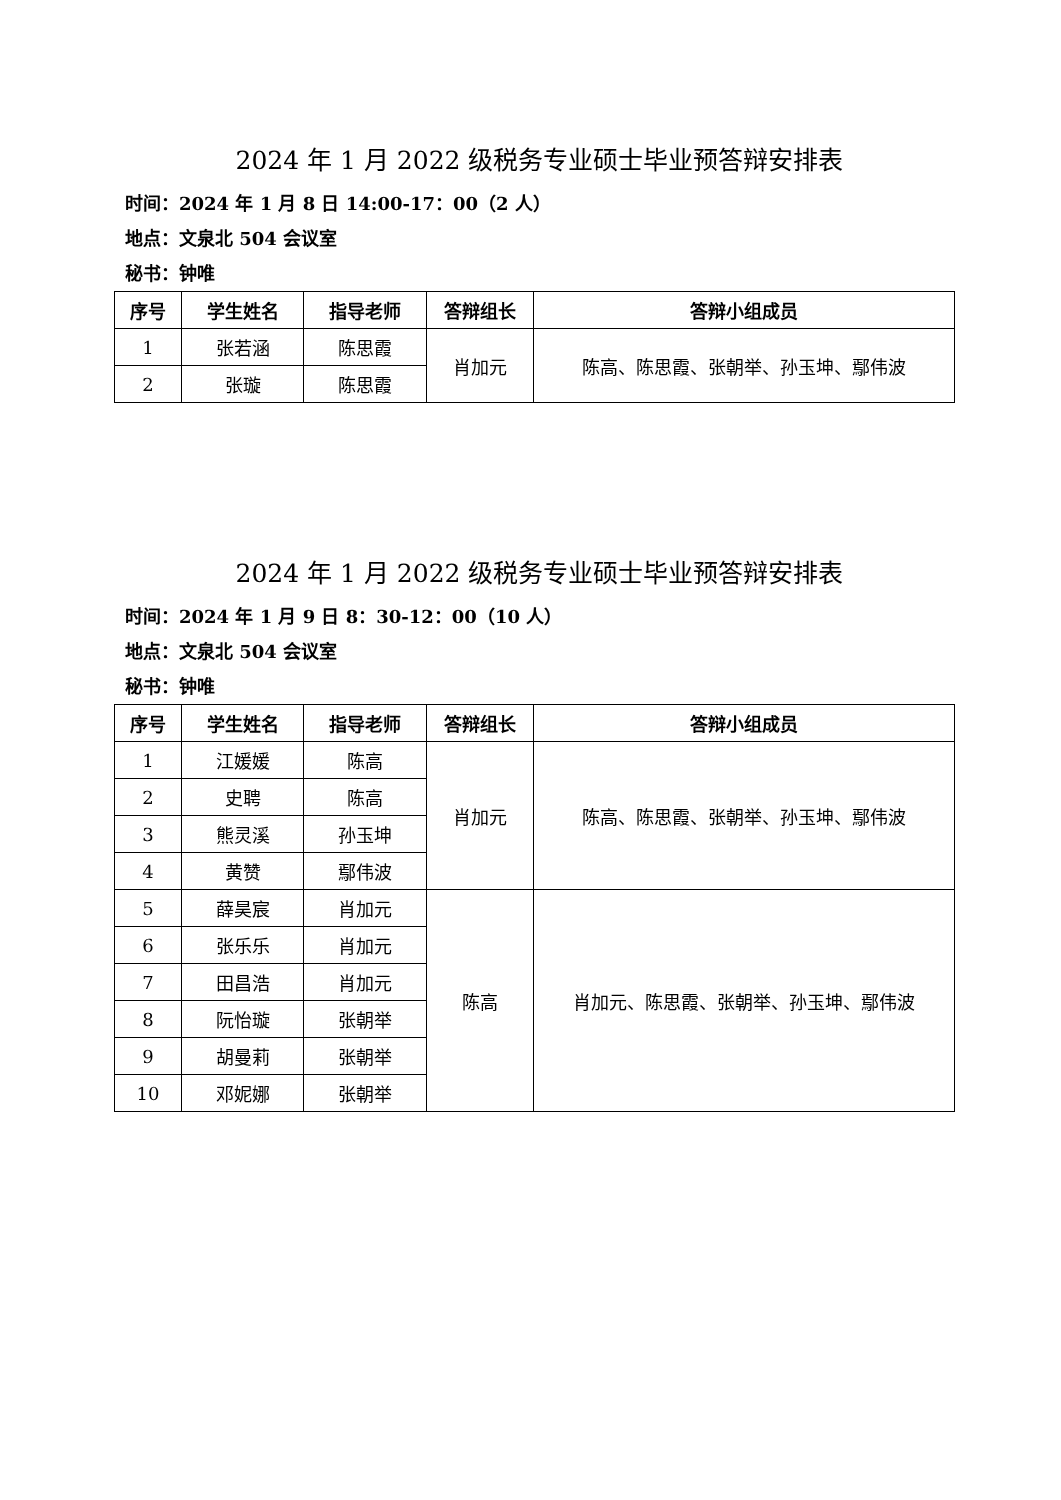2024 年 1 月 2022 级税务专业硕士毕业预答辩安排表
时间：2024 年 1 月 8 日 14:00-17：00（2 人）
地点：文泉北 504 会议室
秘书：钟唯
| 序号 | 学生姓名 | 指导老师 | 答辩组长 | 答辩小组成员 |
| --- | --- | --- | --- | --- |
| 1 | 张若涵 | 陈思霞 | 肖加元 | 陈高、陈思霞、张朝举、孙玉坤、鄢伟波 |
| 2 | 张璇 | 陈思霞 | | |
2024 年 1 月 2022 级税务专业硕士毕业预答辩安排表
时间：2024 年 1 月 9 日 8：30-12：00（10 人）
地点：文泉北 504 会议室
秘书：钟唯
| 序号 | 学生姓名 | 指导老师 | 答辩组长 | 答辩小组成员 |
| --- | --- | --- | --- | --- |
| 1 | 江媛媛 | 陈高 | 肖加元 | 陈高、陈思霞、张朝举、孙玉坤、鄢伟波 |
| 2 | 史聘 | 陈高 | | |
| 3 | 熊灵溪 | 孙玉坤 | | |
| 4 | 黄赞 | 鄢伟波 | | |
| 5 | 薛昊宸 | 肖加元 | 陈高 | 肖加元、陈思霞、张朝举、孙玉坤、鄢伟波 |
| 6 | 张乐乐 | 肖加元 | | |
| 7 | 田昌浩 | 肖加元 | | |
| 8 | 阮怡璇 | 张朝举 | | |
| 9 | 胡曼莉 | 张朝举 | | |
| 10 | 邓妮娜 | 张朝举 | | |